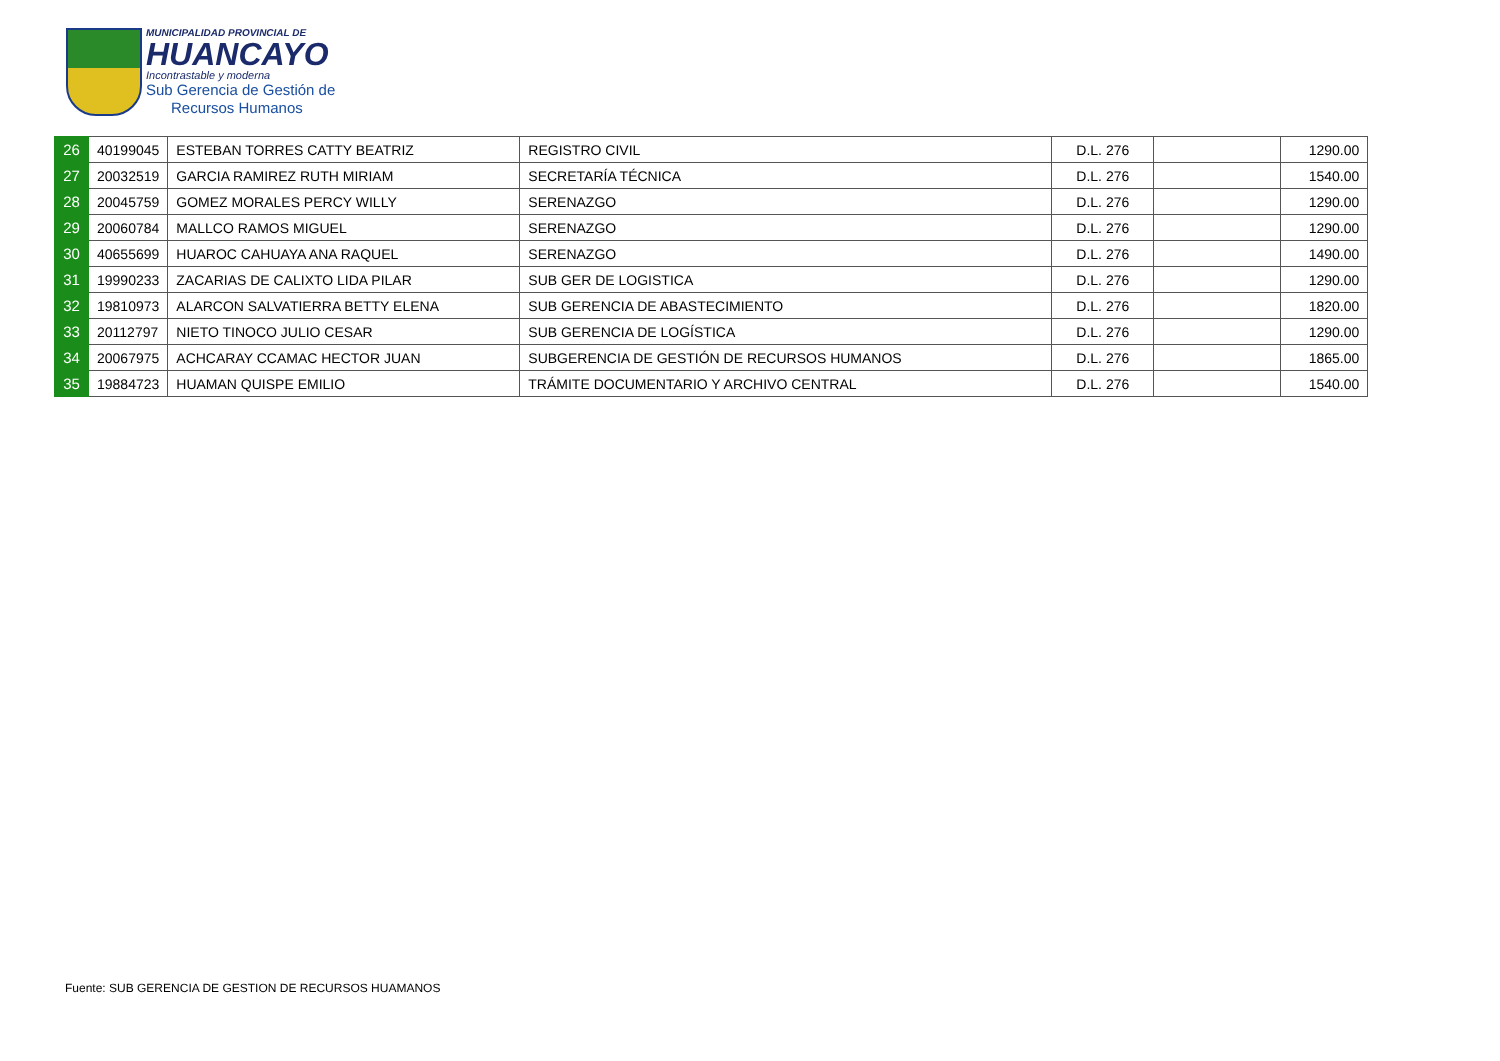MUNICIPALIDAD PROVINCIAL DE
HUANCAYO
Incontrastable y moderna
Sub Gerencia de Gestión de
Recursos Humanos
| 26 | 40199045 | ESTEBAN TORRES CATTY BEATRIZ | REGISTRO CIVIL | D.L. 276 | | 1290.00 |
| 27 | 20032519 | GARCIA RAMIREZ RUTH MIRIAM | SECRETARÍA TÉCNICA | D.L. 276 | | 1540.00 |
| 28 | 20045759 | GOMEZ MORALES PERCY WILLY | SERENAZGO | D.L. 276 | | 1290.00 |
| 29 | 20060784 | MALLCO RAMOS MIGUEL | SERENAZGO | D.L. 276 | | 1290.00 |
| 30 | 40655699 | HUAROC CAHUAYA ANA RAQUEL | SERENAZGO | D.L. 276 | | 1490.00 |
| 31 | 19990233 | ZACARIAS DE CALIXTO LIDA PILAR | SUB GER DE LOGISTICA | D.L. 276 | | 1290.00 |
| 32 | 19810973 | ALARCON SALVATIERRA BETTY ELENA | SUB GERENCIA DE ABASTECIMIENTO | D.L. 276 | | 1820.00 |
| 33 | 20112797 | NIETO TINOCO JULIO CESAR | SUB GERENCIA DE LOGÍSTICA | D.L. 276 | | 1290.00 |
| 34 | 20067975 | ACHCARAY CCAMAC HECTOR JUAN | SUBGERENCIA DE GESTIÓN DE RECURSOS HUMANOS | D.L. 276 | | 1865.00 |
| 35 | 19884723 | HUAMAN QUISPE EMILIO | TRÁMITE DOCUMENTARIO Y ARCHIVO CENTRAL | D.L. 276 | | 1540.00 |
Fuente: SUB GERENCIA DE GESTION DE RECURSOS HUAMANOS